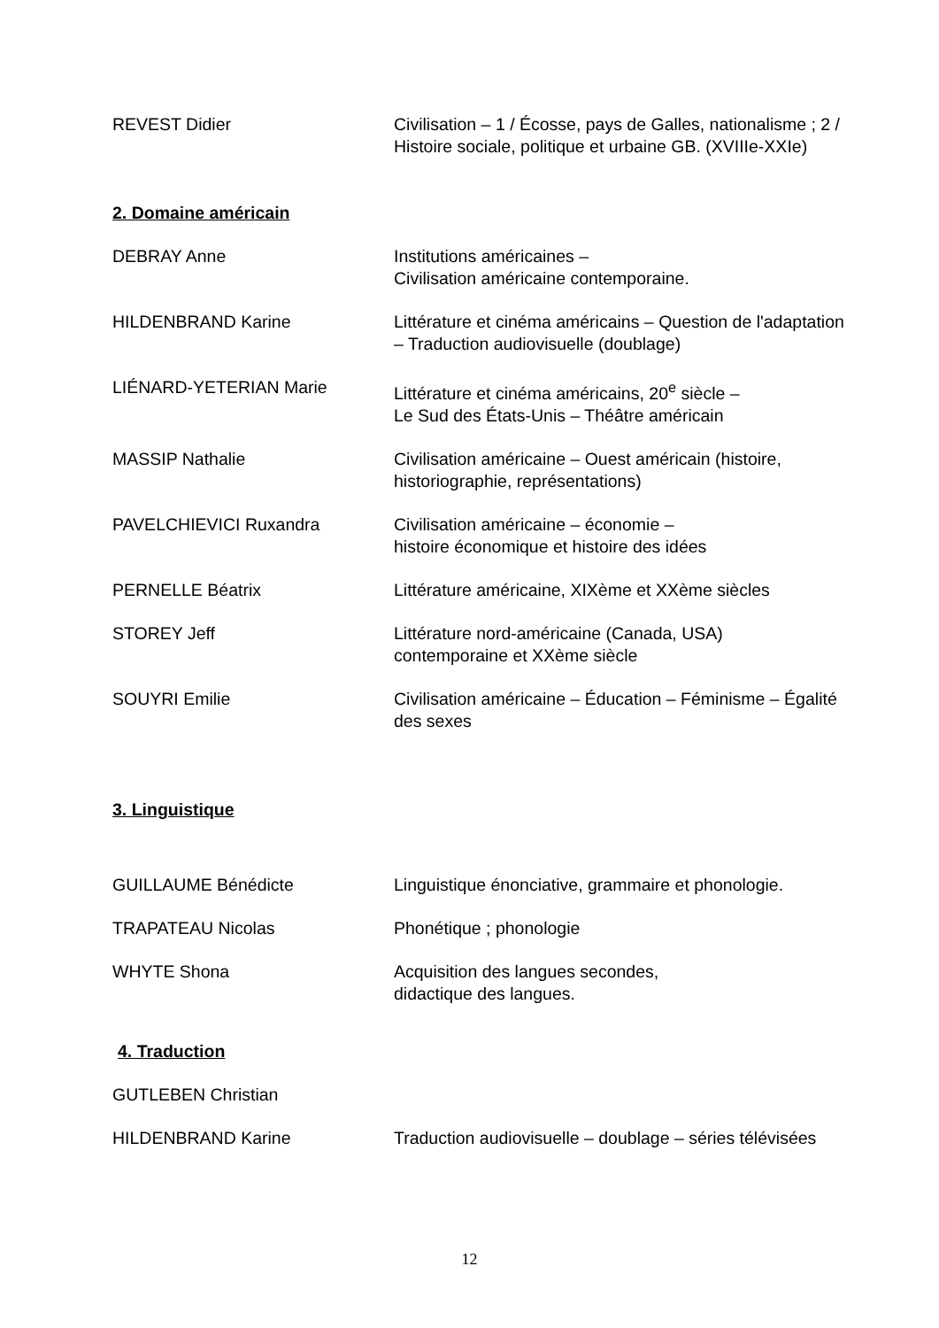REVEST Didier Civilisation – 1 / Écosse, pays de Galles, nationalisme ; 2 / Histoire sociale, politique et urbaine GB. (XVIIIe-XXIe)
2. Domaine américain
DEBRAY Anne Institutions américaines –
Civilisation américaine contemporaine.
HILDENBRAND Karine Littérature et cinéma américains – Question de l'adaptation – Traduction audiovisuelle (doublage)
LIÉNARD-YETERIAN Marie Littérature et cinéma américains, 20<sup>e</sup> siècle –
Le Sud des États-Unis – Théâtre américain
MASSIP Nathalie Civilisation américaine – Ouest américain (histoire, historiographie, représentations)
PAVELCHIEVICI Ruxandra Civilisation américaine – économie –
histoire économique et histoire des idées
PERNELLE Béatrix Littérature américaine, XIXème et XXème siècles
STOREY Jeff Littérature nord-américaine (Canada, USA)
contemporaine et XXème siècle
SOUYRI Emilie Civilisation américaine – Éducation – Féminisme – Égalité des sexes
3. Linguistique
GUILLAUME Bénédicte Linguistique énonciative, grammaire et phonologie.
TRAPATEAU Nicolas Phonétique ; phonologie
WHYTE Shona Acquisition des langues secondes,
didactique des langues.
4. Traduction
GUTLEBEN Christian
HILDENBRAND Karine Traduction audiovisuelle – doublage – séries télévisées
12